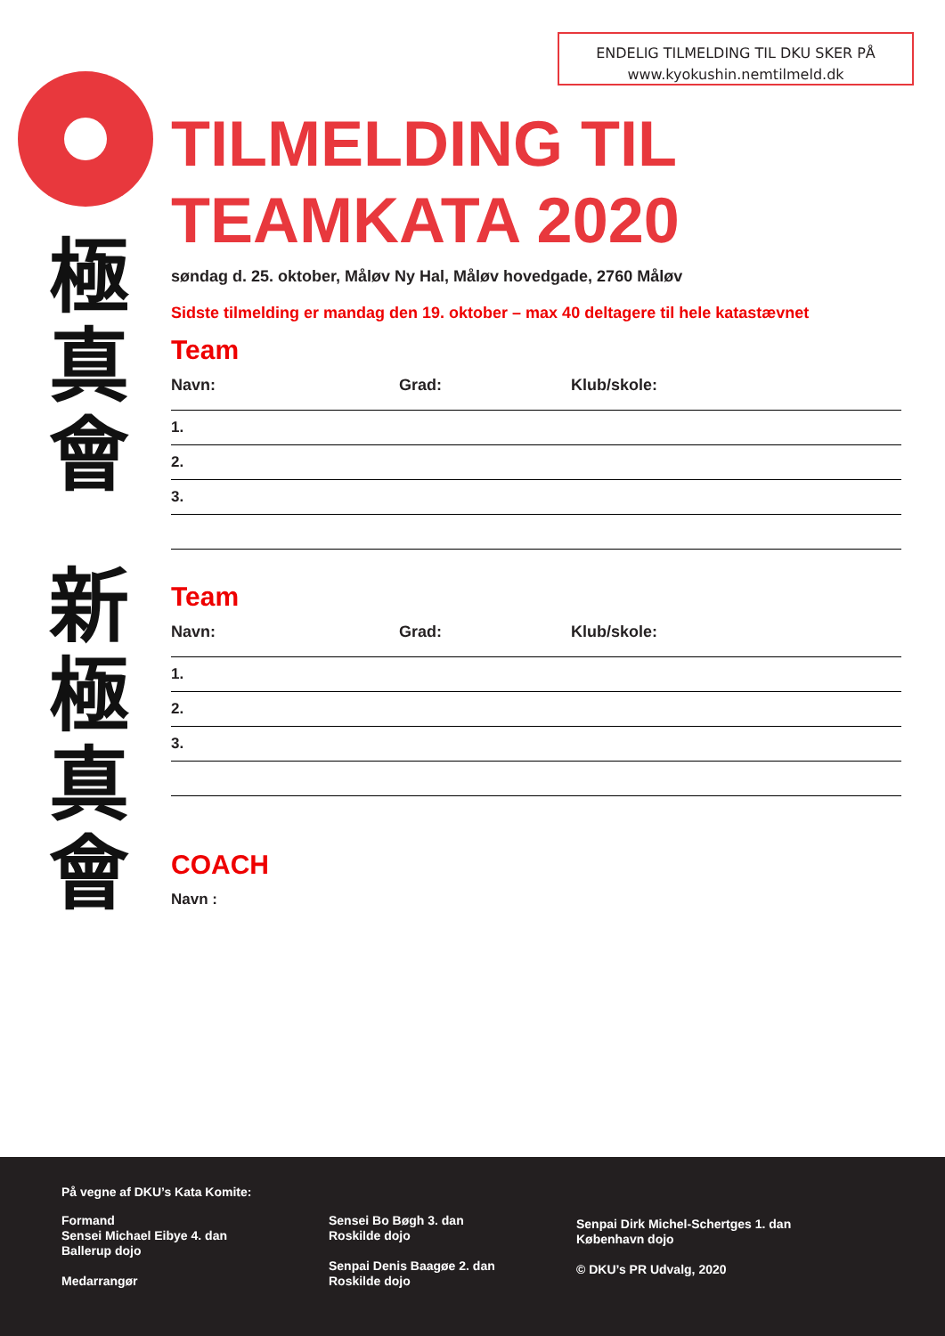ENDELIG TILMELDING TIL DKU SKER PÅ
www.kyokushin.nemtilmeld.dk
極
真
會
新
極
真
會
TILMELDING TIL
TEAMKATA 2020
søndag d. 25. oktober, Måløv Ny Hal, Måløv hovedgade, 2760 Måløv
Sidste tilmelding er mandag den 19. oktober – max 40 deltagere til hele katastævnet
Team
Navn: Grad: Klub/skole:
1.
2.
3.
Team
Navn: Grad: Klub/skole:
1.
2.
3.
COACH
Navn :
På vegne af DKU’s Kata Komite:
Formand
Sensei Michael Eibye 4. dan
Ballerup dojo
Medarrangør
Sensei Bo Bøgh 3. dan
Roskilde dojo
Senpai Denis Baagøe 2. dan
Roskilde dojo
Senpai Dirk Michel-Schertges 1. dan
København dojo
© DKU’s PR Udvalg, 2020